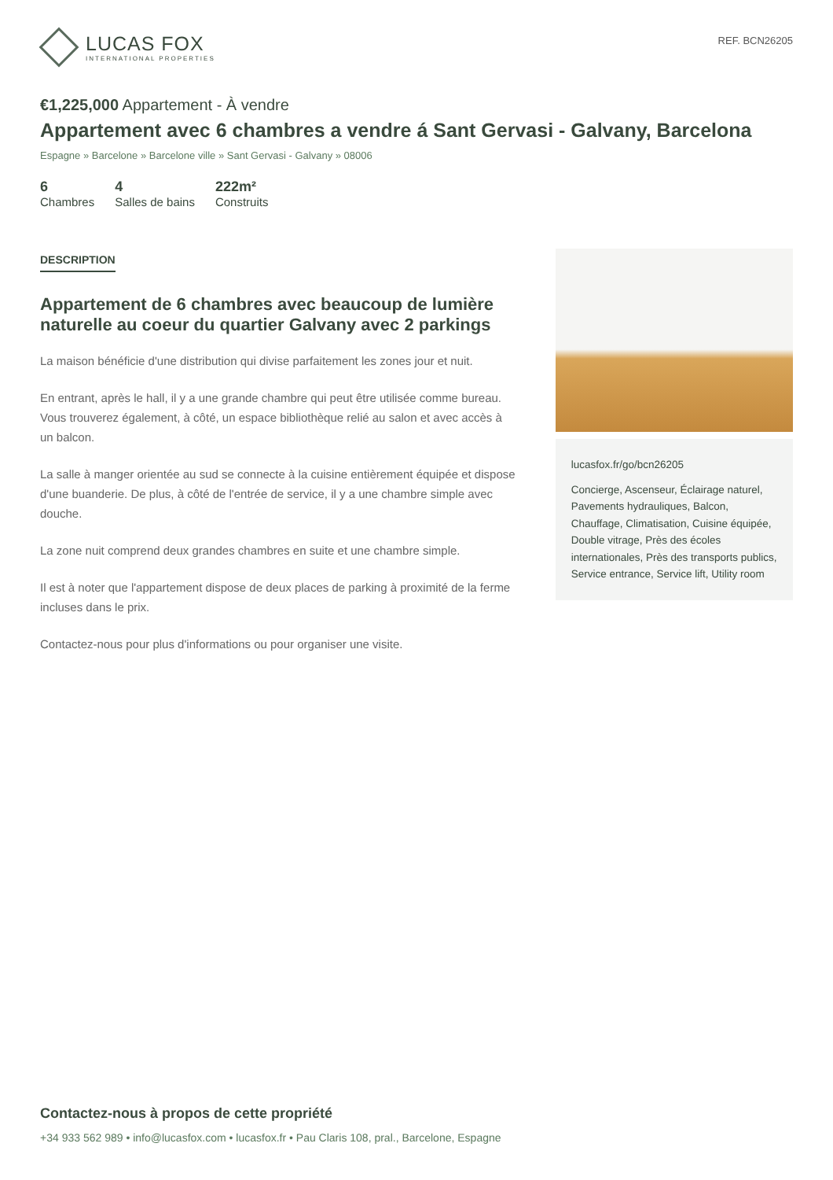LUCAS FOX
INTERNATIONAL PROPERTIES
REF. BCN26205
€1,225,000 Appartement - À vendre
Appartement avec 6 chambres a vendre á Sant Gervasi - Galvany, Barcelona
Espagne » Barcelone » Barcelone ville » Sant Gervasi - Galvany » 08006
6
Chambres
4
Salles de bains
222m²
Construits
DESCRIPTION
Appartement de 6 chambres avec beaucoup de lumière naturelle au coeur du quartier Galvany avec 2 parkings
La maison bénéficie d'une distribution qui divise parfaitement les zones jour et nuit.
En entrant, après le hall, il y a une grande chambre qui peut être utilisée comme bureau. Vous trouverez également, à côté, un espace bibliothèque relié au salon et avec accès à un balcon.
La salle à manger orientée au sud se connecte à la cuisine entièrement équipée et dispose d'une buanderie. De plus, à côté de l'entrée de service, il y a une chambre simple avec douche.
La zone nuit comprend deux grandes chambres en suite et une chambre simple.
Il est à noter que l'appartement dispose de deux places de parking à proximité de la ferme incluses dans le prix.
Contactez-nous pour plus d'informations ou pour organiser une visite.
lucasfox.fr/go/bcn26205
Concierge, Ascenseur, Éclairage naturel, Pavements hydrauliques, Balcon, Chauffage, Climatisation, Cuisine équipée, Double vitrage, Près des écoles internationales, Près des transports publics, Service entrance, Service lift, Utility room
Contactez-nous à propos de cette propriété
+34 933 562 989 • info@lucasfox.com • lucasfox.fr • Pau Claris 108, pral., Barcelone, Espagne